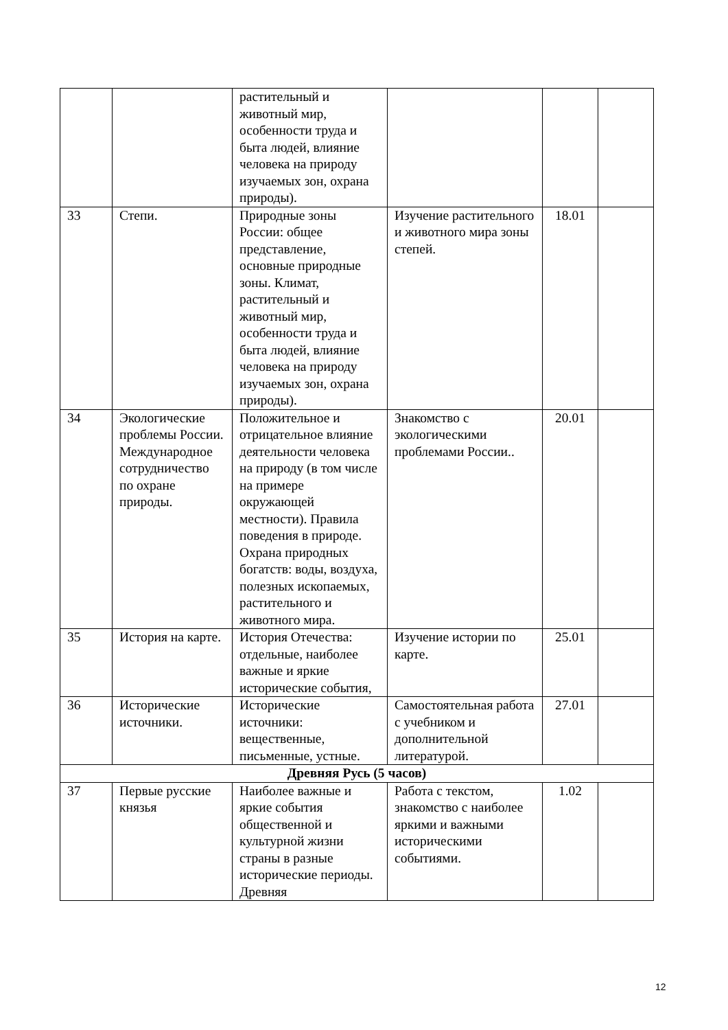| | | растительный и животный мир, особенности труда и быта людей, влияние человека на природу изучаемых зон, охрана природы). | | | |
| 33 | Степи. | Природные зоны России: общее представление, основные природные зоны. Климат, растительный и животный мир, особенности труда и быта людей, влияние человека на природу изучаемых зон, охрана природы). | Изучение растительного и животного мира зоны степей. | 18.01 | |
| 34 | Экологические проблемы России. Международное сотрудничество по охране природы. | Положительное и отрицательное влияние деятельности человека на природу (в том числе на примере окружающей местности). Правила поведения в природе. Охрана природных богатств: воды, воздуха, полезных ископаемых, растительного и животного мира. | Знакомство с экологическими проблемами России.. | 20.01 | |
| 35 | История на карте. | История Отечества: отдельные, наиболее важные и яркие исторические события, | Изучение истории по карте. | 25.01 | |
| 36 | Исторические источники. | Исторические источники: вещественные, письменные, устные. | Самостоятельная работа с учебником и дополнительной литературой. | 27.01 | |
| Древняя Русь (5 часов) | | | | | |
| 37 | Первые русские князья | Наиболее важные и яркие события общественной и культурной жизни страны в разные исторические периоды. Древняя | Работа с текстом, знакомство с наиболее яркими и важными историческими событиями. | 1.02 | |
12